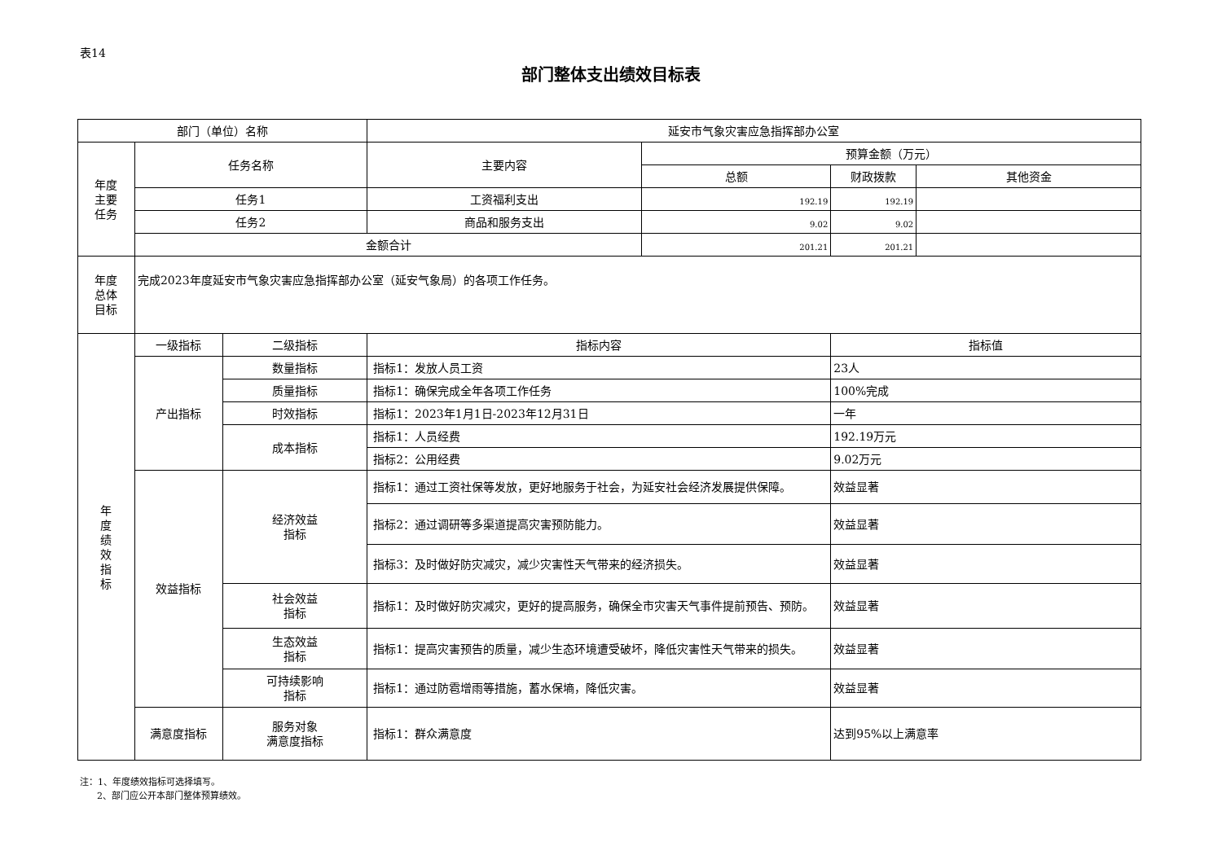表14
部门整体支出绩效目标表
| 部门（单位）名称 | | | 延安市气象灾害应急指挥部办公室 | | | |
| 年度 主要 任务 | 任务名称 | | 主要内容 | 预算金额（万元） | | |
| | | | | 总额 | 财政拨款 | 其他资金 |
| | 任务1 | | 工资福利支出 | 192.19 | 192.19 | |
| | 任务2 | | 商品和服务支出 | 9.02 | 9.02 | |
| | 金额合计 | | | 201.21 | 201.21 | |
| 年度 总体 目标 | 完成2023年度延安市气象灾害应急指挥部办公室（延安气象局）的各项工作任务。 | | | | | |
| 年 度 绩 效 指 标 | 一级指标 | 二级指标 | 指标内容 | | 指标值 | |
| | 产出指标 | 数量指标 | 指标1：发放人员工资 | | 23人 | |
| | | 质量指标 | 指标1：确保完成全年各项工作任务 | | 100%完成 | |
| | | 时效指标 | 指标1：2023年1月1日-2023年12月31日 | | 一年 | |
| | | 成本指标 | 指标1：人员经费 | | 192.19万元 | |
| | | | 指标2：公用经费 | | 9.02万元 | |
| | 效益指标 | 经济效益 指标 | 指标1：通过工资社保等发放，更好地服务于社会，为延安社会经济发展提供保障。 | | 效益显著 | |
| | | | 指标2：通过调研等多渠道提高灾害预防能力。 | | 效益显著 | |
| | | | 指标3：及时做好防灾减灾，减少灾害性天气带来的经济损失。 | | 效益显著 | |
| | | 社会效益 指标 | 指标1：及时做好防灾减灾，更好的提高服务，确保全市灾害天气事件提前预告、预防。 | | 效益显著 | |
| | | 生态效益 指标 | 指标1：提高灾害预告的质量，减少生态环境遭受破坏，降低灾害性天气带来的损失。 | | 效益显著 | |
| | | 可持续影响 指标 | 指标1：通过防雹增雨等措施，蓄水保墒，降低灾害。 | | 效益显著 | |
| | 满意度指标 | 服务对象 满意度指标 | 指标1：群众满意度 | | 达到95%以上满意率 | |
注：1、年度绩效指标可选择填写。
2、部门应公开本部门整体预算绩效。